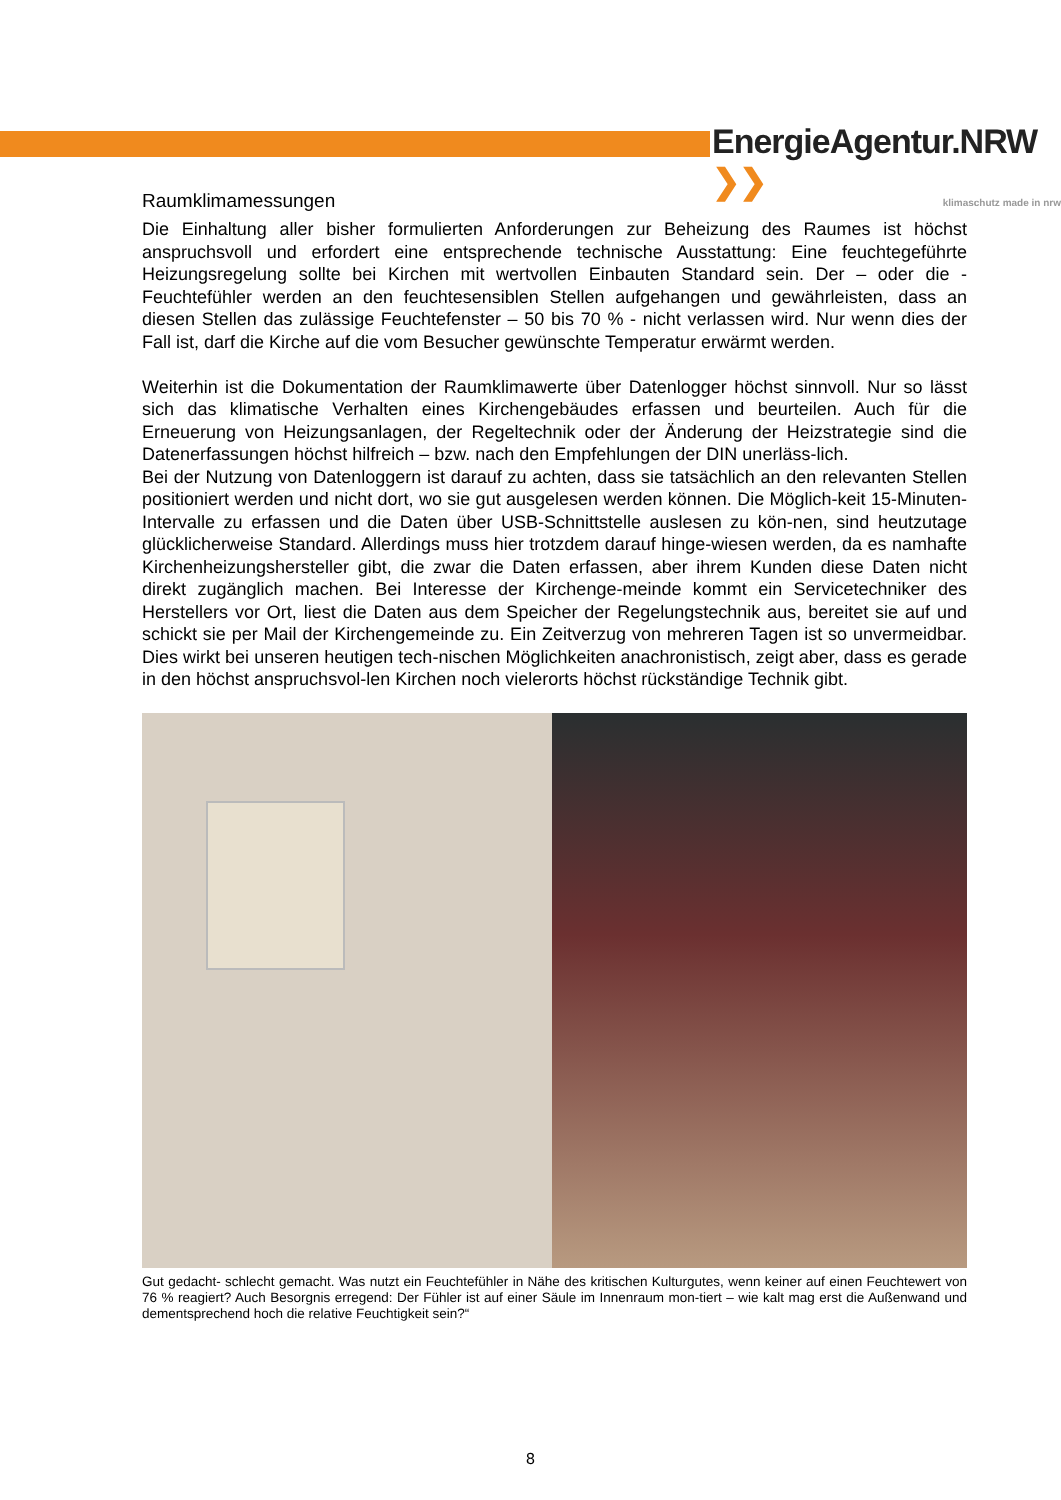EnergieAgentur.NRW ❯❯
klimaschutz made in nrw
Raumklimamessungen
Die Einhaltung aller bisher formulierten Anforderungen zur Beheizung des Raumes ist höchst anspruchsvoll und erfordert eine entsprechende technische Ausstattung: Eine feuchtegeführte Heizungsregelung sollte bei Kirchen mit wertvollen Einbauten Standard sein. Der – oder die - Feuchtefühler werden an den feuchtesensiblen Stellen aufgehangen und gewährleisten, dass an diesen Stellen das zulässige Feuchtefenster – 50 bis 70 % - nicht verlassen wird. Nur wenn dies der Fall ist, darf die Kirche auf die vom Besucher gewünschte Temperatur erwärmt werden.
Weiterhin ist die Dokumentation der Raumklimawerte über Datenlogger höchst sinnvoll. Nur so lässt sich das klimatische Verhalten eines Kirchengebäudes erfassen und beurteilen. Auch für die Erneuerung von Heizungsanlagen, der Regeltechnik oder der Änderung der Heizstrategie sind die Datenerfassungen höchst hilfreich – bzw. nach den Empfehlungen der DIN unerläss-lich.
Bei der Nutzung von Datenloggern ist darauf zu achten, dass sie tatsächlich an den relevanten Stellen positioniert werden und nicht dort, wo sie gut ausgelesen werden können. Die Möglich-keit 15-Minuten-Intervalle zu erfassen und die Daten über USB-Schnittstelle auslesen zu kön-nen, sind heutzutage glücklicherweise Standard. Allerdings muss hier trotzdem darauf hinge-wiesen werden, da es namhafte Kirchenheizungshersteller gibt, die zwar die Daten erfassen, aber ihrem Kunden diese Daten nicht direkt zugänglich machen. Bei Interesse der Kirchenge-meinde kommt ein Servicetechniker des Herstellers vor Ort, liest die Daten aus dem Speicher der Regelungstechnik aus, bereitet sie auf und schickt sie per Mail der Kirchengemeinde zu. Ein Zeitverzug von mehreren Tagen ist so unvermeidbar. Dies wirkt bei unseren heutigen tech-nischen Möglichkeiten anachronistisch, zeigt aber, dass es gerade in den höchst anspruchsvol-len Kirchen noch vielerorts höchst rückständige Technik gibt.
Gut gedacht- schlecht gemacht. Was nutzt ein Feuchtefühler in Nähe des kritischen Kulturgutes, wenn keiner auf einen Feuchtewert von 76 % reagiert? Auch Besorgnis erregend: Der Fühler ist auf einer Säule im Innenraum mon-tiert – wie kalt mag erst die Außenwand und dementsprechend hoch die relative Feuchtigkeit sein?“
8